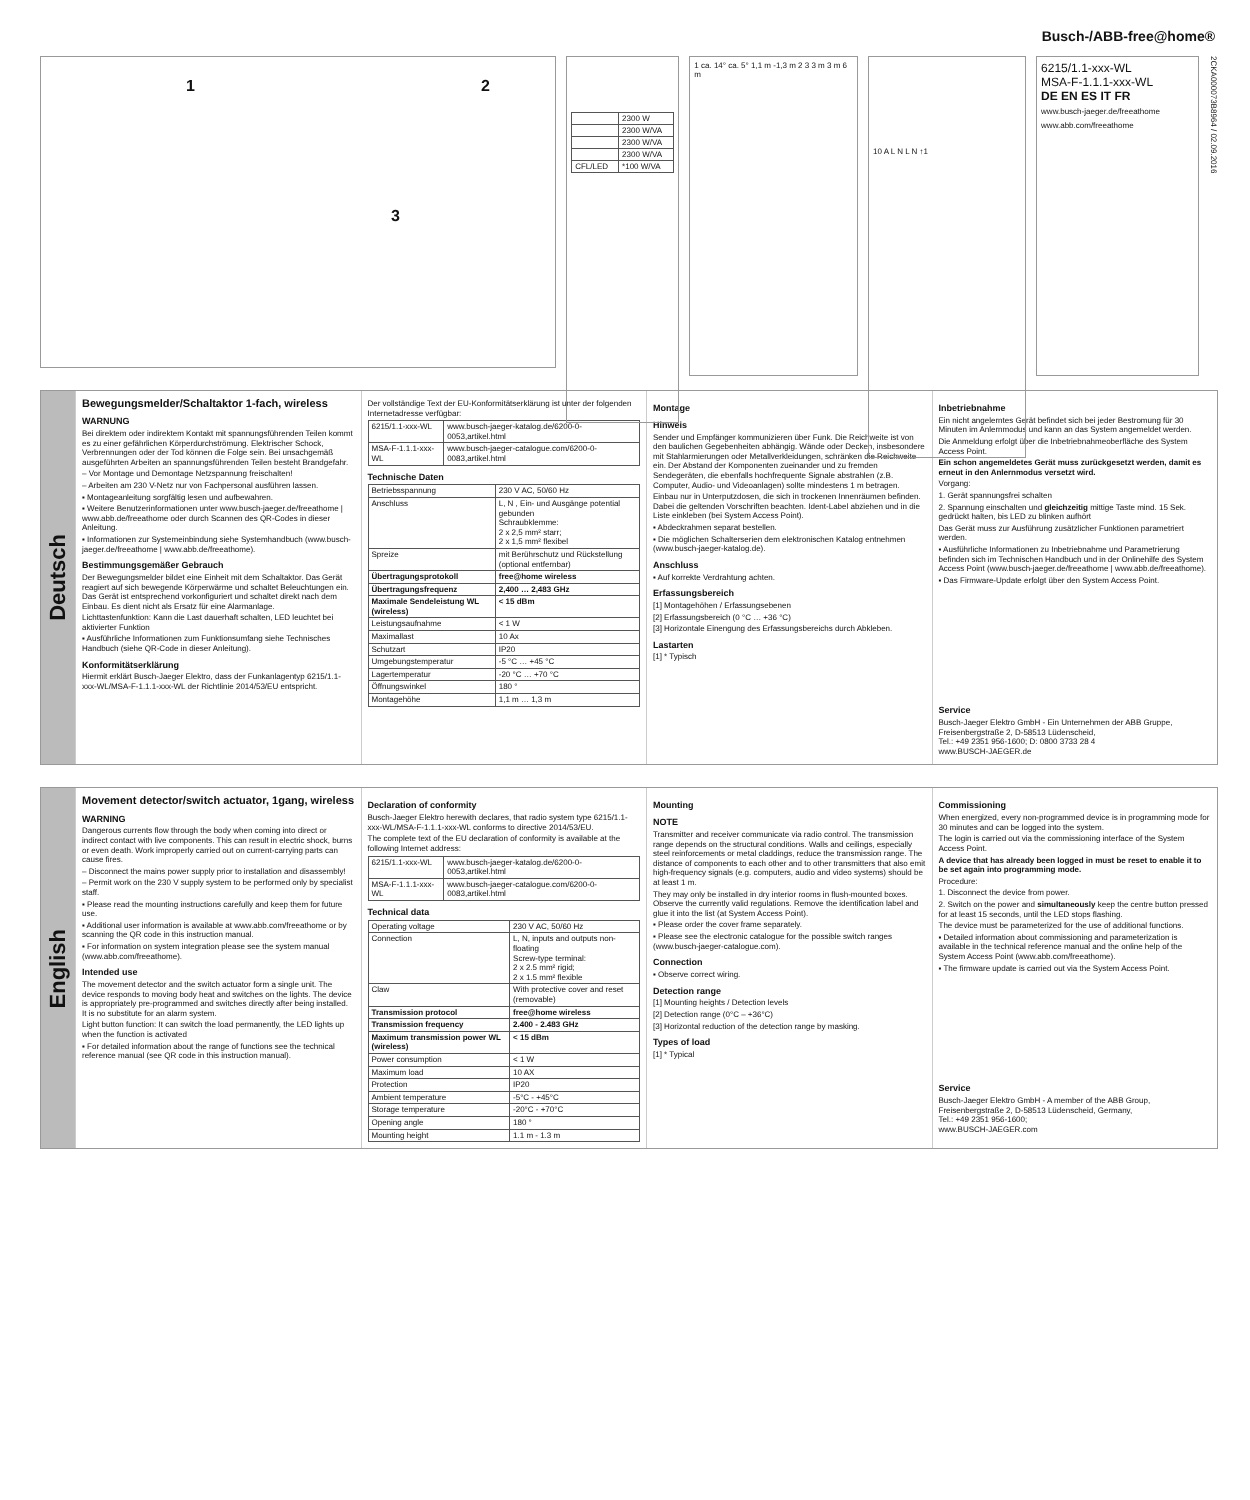Busch-/ABB-free@home®
1 2
3
| | 2300 W |
| | 2300 W/VA |
| | 2300 W/VA |
| | 2300 W/VA |
| CFL/LED | *100 W/VA |
1 ca. 14° ca. 5° 1,1 m -1,3 m 2 3 3 m 3 m 6 m
10 A L N L N ↑1
6215/1.1-xxx-WL
MSA-F-1.1.1-xxx-WL
DE EN ES IT FR
www.busch-jaeger.de/freeathome www.abb.com/freeathome
2CKA000073B8964 / 02.09.2016
Deutsch
Bewegungsmelder/Schaltaktor 1-fach, wireless
WARNUNG
Bei direktem oder indirektem Kontakt mit spannungsführenden Teilen kommt es zu einer gefährlichen Körperdurchströmung. Elektrischer Schock, Verbrennungen oder der Tod können die Folge sein. Bei unsachgemäß ausgeführten Arbeiten an spannungsführenden Teilen besteht Brandgefahr.
– Vor Montage und Demontage Netzspannung freischalten!
– Arbeiten am 230 V-Netz nur von Fachpersonal ausführen lassen.
▪ Montageanleitung sorgfältig lesen und aufbewahren.
▪ Weitere Benutzerinformationen unter www.busch-jaeger.de/freeathome | www.abb.de/freeathome oder durch Scannen des QR-Codes in dieser Anleitung.
▪ Informationen zur Systemeinbindung siehe Systemhandbuch (www.busch-jaeger.de/freeathome | www.abb.de/freeathome).
Bestimmungsgemäßer Gebrauch
Der Bewegungsmelder bildet eine Einheit mit dem Schaltaktor. Das Gerät reagiert auf sich bewegende Körperwärme und schaltet Beleuchtungen ein. Das Gerät ist entsprechend vorkonfiguriert und schaltet direkt nach dem Einbau. Es dient nicht als Ersatz für eine Alarmanlage.
Lichttastenfunktion: Kann die Last dauerhaft schalten, LED leuchtet bei aktivierter Funktion
▪ Ausführliche Informationen zum Funktionsumfang siehe Technisches Handbuch (siehe QR-Code in dieser Anleitung).
Konformitätserklärung
Hiermit erklärt Busch-Jaeger Elektro, dass der Funkanlagentyp 6215/1.1-xxx-WL/MSA-F-1.1.1-xxx-WL der Richtlinie 2014/53/EU entspricht.
Der vollständige Text der EU-Konformitätserklärung ist unter der folgenden Internetadresse verfügbar:
| 6215/1.1-xxx-WL | www.busch-jaeger-katalog.de/6200-0-0053,artikel.html |
| MSA-F-1.1.1-xxx-WL | www.busch-jaeger-catalogue.com/6200-0-0083,artikel.html |
Technische Daten
| Betriebsspannung | 230 V AC, 50/60 Hz |
| Anschluss | L, N , Ein- und Ausgänge potential gebunden Schraubklemme: 2 x 2,5 mm² starr; 2 x 1,5 mm² flexibel |
| Spreize | mit Berührschutz und Rückstellung (optional entfernbar) |
| Übertragungsprotokoll | free@home wireless |
| Übertragungsfrequenz | 2,400 … 2,483 GHz |
| Maximale Sendeleistung WL (wireless) | < 15 dBm |
| Leistungsaufnahme | < 1 W |
| Maximallast | 10 Ax |
| Schutzart | IP20 |
| Umgebungstemperatur | -5 °C … +45 °C |
| Lagertemperatur | -20 °C … +70 °C |
| Öffnungswinkel | 180 ° |
| Montagehöhe | 1,1 m … 1,3 m |
Montage
Hinweis
Sender und Empfänger kommunizieren über Funk. Die Reichweite ist von den baulichen Gegebenheiten abhängig. Wände oder Decken, insbesondere mit Stahlarmierungen oder Metallverkleidungen, schränken die Reichweite ein. Der Abstand der Komponenten zueinander und zu fremden Sendegeräten, die ebenfalls hochfrequente Signale abstrahlen (z.B. Computer, Audio- und Videoanlagen) sollte mindestens 1 m betragen.
Einbau nur in Unterputzdosen, die sich in trockenen Innenräumen befinden. Dabei die geltenden Vorschriften beachten. Ident-Label abziehen und in die Liste einkleben (bei System Access Point).
▪ Abdeckrahmen separat bestellen.
▪ Die möglichen Schalterserien dem elektronischen Katalog entnehmen (www.busch-jaeger-katalog.de).
Anschluss
▪ Auf korrekte Verdrahtung achten.
Erfassungsbereich
[1] Montagehöhen / Erfassungsebenen
[2] Erfassungsbereich (0 °C … +36 °C)
[3] Horizontale Einengung des Erfassungsbereichs durch Abkleben.
Lastarten
[1] * Typisch
Inbetriebnahme
Ein nicht angelerntes Gerät befindet sich bei jeder Bestromung für 30 Minuten im Anlernmodus und kann an das System angemeldet werden.
Die Anmeldung erfolgt über die Inbetriebnahmeoberfläche des System Access Point.
Ein schon angemeldetes Gerät muss zurückgesetzt werden, damit es erneut in den Anlernmodus versetzt wird.
Vorgang:
1. Gerät spannungsfrei schalten
2. Spannung einschalten und gleichzeitig mittige Taste mind. 15 Sek. gedrückt halten, bis LED zu blinken aufhört
Das Gerät muss zur Ausführung zusätzlicher Funktionen parametriert werden.
▪ Ausführliche Informationen zu Inbetriebnahme und Parametrierung befinden sich im Technischen Handbuch und in der Onlinehilfe des System Access Point (www.busch-jaeger.de/freeathome | www.abb.de/freeathome).
▪ Das Firmware-Update erfolgt über den System Access Point.
Service
Busch-Jaeger Elektro GmbH - Ein Unternehmen der ABB Gruppe, Freisenbergstraße 2, D-58513 Lüdenscheid,
Tel.: +49 2351 956-1600; D: 0800 3733 28 4
www.BUSCH-JAEGER.de
English
Movement detector/switch actuator, 1gang, wireless
WARNING
Dangerous currents flow through the body when coming into direct or indirect contact with live components. This can result in electric shock, burns or even death. Work improperly carried out on current-carrying parts can cause fires.
– Disconnect the mains power supply prior to installation and disassembly!
– Permit work on the 230 V supply system to be performed only by specialist staff.
▪ Please read the mounting instructions carefully and keep them for future use.
▪ Additional user information is available at www.abb.com/freeathome or by scanning the QR code in this instruction manual.
▪ For information on system integration please see the system manual (www.abb.com/freeathome).
Intended use
The movement detector and the switch actuator form a single unit. The device responds to moving body heat and switches on the lights. The device is appropriately pre-programmed and switches directly after being installed. It is no substitute for an alarm system.
Light button function: It can switch the load permanently, the LED lights up when the function is activated
▪ For detailed information about the range of functions see the technical reference manual (see QR code in this instruction manual).
Declaration of conformity
Busch-Jaeger Elektro herewith declares, that radio system type 6215/1.1-xxx-WL/MSA-F-1.1.1-xxx-WL conforms to directive 2014/53/EU.
The complete text of the EU declaration of conformity is available at the following Internet address:
| 6215/1.1-xxx-WL | www.busch-jaeger-katalog.de/6200-0-0053,artikel.html |
| MSA-F-1.1.1-xxx-WL | www.busch-jaeger-catalogue.com/6200-0-0083,artikel.html |
Technical data
| Operating voltage | 230 V AC, 50/60 Hz |
| Connection | L, N, inputs and outputs non-floating Screw-type terminal: 2 x 2.5 mm² rigid; 2 x 1.5 mm² flexible |
| Claw | With protective cover and reset (removable) |
| Transmission protocol | free@home wireless |
| Transmission frequency | 2.400 - 2.483 GHz |
| Maximum transmission power WL (wireless) | < 15 dBm |
| Power consumption | < 1 W |
| Maximum load | 10 AX |
| Protection | IP20 |
| Ambient temperature | -5°C - +45°C |
| Storage temperature | -20°C - +70°C |
| Opening angle | 180 ° |
| Mounting height | 1.1 m - 1.3 m |
Mounting
NOTE
Transmitter and receiver communicate via radio control. The transmission range depends on the structural conditions. Walls and ceilings, especially steel reinforcements or metal claddings, reduce the transmission range. The distance of components to each other and to other transmitters that also emit high-frequency signals (e.g. computers, audio and video systems) should be at least 1 m.
They may only be installed in dry interior rooms in flush-mounted boxes. Observe the currently valid regulations. Remove the identification label and glue it into the list (at System Access Point).
▪ Please order the cover frame separately.
▪ Please see the electronic catalogue for the possible switch ranges (www.busch-jaeger-catalogue.com).
Connection
▪ Observe correct wiring.
Detection range
[1] Mounting heights / Detection levels
[2] Detection range (0°C – +36°C)
[3] Horizontal reduction of the detection range by masking.
Types of load
[1] * Typical
Commissioning
When energized, every non-programmed device is in programming mode for 30 minutes and can be logged into the system.
The login is carried out via the commissioning interface of the System Access Point.
A device that has already been logged in must be reset to enable it to be set again into programming mode.
Procedure:
1. Disconnect the device from power.
2. Switch on the power and simultaneously keep the centre button pressed for at least 15 seconds, until the LED stops flashing.
The device must be parameterized for the use of additional functions.
▪ Detailed information about commissioning and parameterization is available in the technical reference manual and the online help of the System Access Point (www.abb.com/freeathome).
▪ The firmware update is carried out via the System Access Point.
Service
Busch-Jaeger Elektro GmbH - A member of the ABB Group, Freisenbergstraße 2, D-58513 Lüdenscheid, Germany,
Tel.: +49 2351 956-1600;
www.BUSCH-JAEGER.com